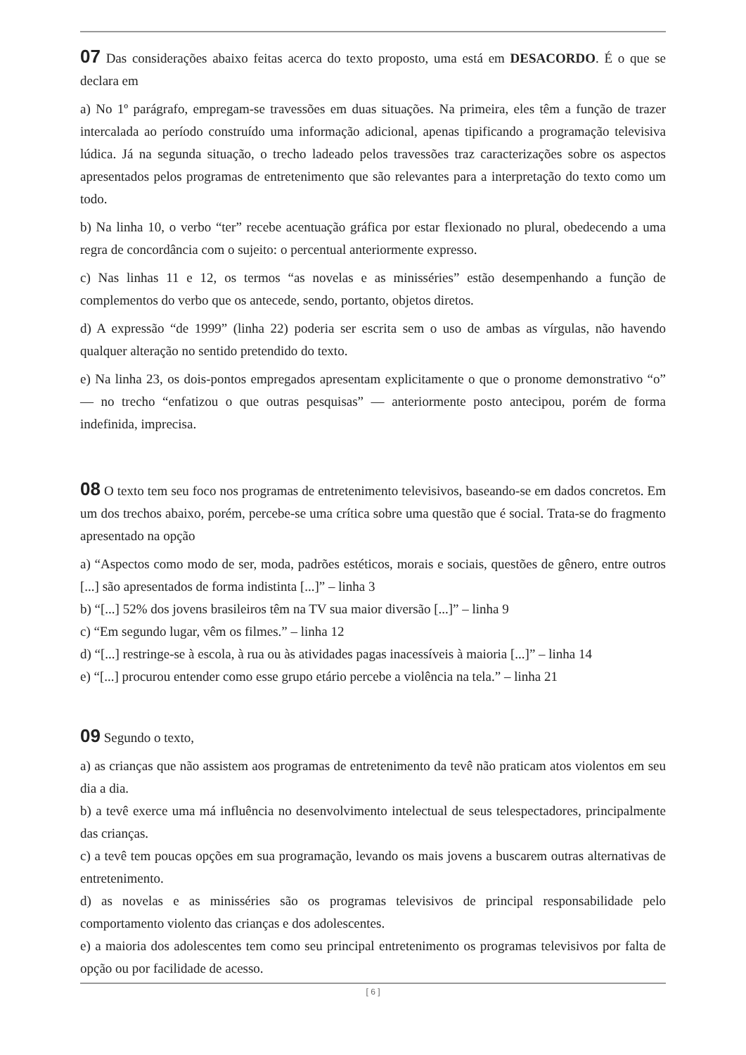07 Das considerações abaixo feitas acerca do texto proposto, uma está em DESACORDO. É o que se declara em
a) No 1º parágrafo, empregam-se travessões em duas situações. Na primeira, eles têm a função de trazer intercalada ao período construído uma informação adicional, apenas tipificando a programação televisiva lúdica. Já na segunda situação, o trecho ladeado pelos travessões traz caracterizações sobre os aspectos apresentados pelos programas de entretenimento que são relevantes para a interpretação do texto como um todo.
b) Na linha 10, o verbo “ter” recebe acentuação gráfica por estar flexionado no plural, obedecendo a uma regra de concordância com o sujeito: o percentual anteriormente expresso.
c) Nas linhas 11 e 12, os termos “as novelas e as minisséries” estão desempenhando a função de complementos do verbo que os antecede, sendo, portanto, objetos diretos.
d) A expressão “de 1999” (linha 22) poderia ser escrita sem o uso de ambas as vírgulas, não havendo qualquer alteração no sentido pretendido do texto.
e) Na linha 23, os dois-pontos empregados apresentam explicitamente o que o pronome demonstrativo “o” — no trecho “enfatizou o que outras pesquisas” — anteriormente posto antecipou, porém de forma indefinida, imprecisa.
08 O texto tem seu foco nos programas de entretenimento televisivos, baseando-se em dados concretos. Em um dos trechos abaixo, porém, percebe-se uma crítica sobre uma questão que é social. Trata-se do fragmento apresentado na opção
a) “Aspectos como modo de ser, moda, padrões estéticos, morais e sociais, questões de gênero, entre outros [...] são apresentados de forma indistinta [...]” – linha 3
b) “[...] 52% dos jovens brasileiros têm na TV sua maior diversão [...]” – linha 9
c) “Em segundo lugar, vêm os filmes.” – linha 12
d) “[...] restringe-se à escola, à rua ou às atividades pagas inacessíveis à maioria [...]” – linha 14
e) “[...] procurou entender como esse grupo etário percebe a violência na tela.” – linha 21
09 Segundo o texto,
a) as crianças que não assistem aos programas de entretenimento da tevê não praticam atos violentos em seu dia a dia.
b) a tevê exerce uma má influência no desenvolvimento intelectual de seus telespectadores, principalmente das crianças.
c) a tevê tem poucas opções em sua programação, levando os mais jovens a buscarem outras alternativas de entretenimento.
d) as novelas e as minisséries são os programas televisivos de principal responsabilidade pelo comportamento violento das crianças e dos adolescentes.
e) a maioria dos adolescentes tem como seu principal entretenimento os programas televisivos por falta de opção ou por facilidade de acesso.
[ 6 ]